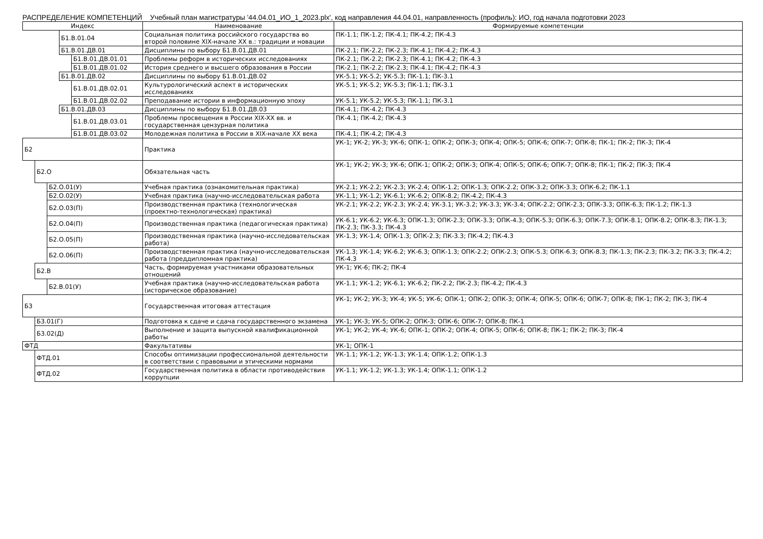РАСПРЕДЕЛЕНИЕ КОМПЕТЕНЦИЙ Учебный план магистратуры '44.04.01_ИО_1_2023.plx', код направления 44.04.01, направленность (профиль): ИО, год начала подготовки 2023
| Индекс | | | | | Наименование | Формируемые компетенции |
| --- | --- | --- | --- | --- | --- | --- |
| | | | Б1.В.01.04 | | Социальная политика российского государства во второй половине XIX-начале XX в.: традиции и новации | ПК-1.1; ПК-1.2; ПК-4.1; ПК-4.2; ПК-4.3 |
| | | | Б1.В.01.ДВ.01 | | Дисциплины по выбору Б1.В.01.ДВ.01 | ПК-2.1; ПК-2.2; ПК-2.3; ПК-4.1; ПК-4.2; ПК-4.3 |
| | | | | Б1.В.01.ДВ.01.01 | Проблемы реформ в исторических исследованиях | ПК-2.1; ПК-2.2; ПК-2.3; ПК-4.1; ПК-4.2; ПК-4.3 |
| | | | | Б1.В.01.ДВ.01.02 | История среднего и высшего образования в России | ПК-2.1; ПК-2.2; ПК-2.3; ПК-4.1; ПК-4.2; ПК-4.3 |
| | | | Б1.В.01.ДВ.02 | | Дисциплины по выбору Б1.В.01.ДВ.02 | УК-5.1; УК-5.2; УК-5.3; ПК-1.1; ПК-3.1 |
| | | | | Б1.В.01.ДВ.02.01 | Культурологический аспект в исторических исследованиях | УК-5.1; УК-5.2; УК-5.3; ПК-1.1; ПК-3.1 |
| | | | | Б1.В.01.ДВ.02.02 | Преподавание истории в информационную эпоху | УК-5.1; УК-5.2; УК-5.3; ПК-1.1; ПК-3.1 |
| | | | Б1.В.01.ДВ.03 | | Дисциплины по выбору Б1.В.01.ДВ.03 | ПК-4.1; ПК-4.2; ПК-4.3 |
| | | | | Б1.В.01.ДВ.03.01 | Проблемы просвещения в России XIX-XX вв. и государственная цензурная политика | ПК-4.1; ПК-4.2; ПК-4.3 |
| | | | | Б1.В.01.ДВ.03.02 | Молодежная политика в России в XIX-начале XX века | ПК-4.1; ПК-4.2; ПК-4.3 |
| Б2 | | | | | Практика | УК-1; УК-2; УК-3; УК-6; ОПК-1; ОПК-2; ОПК-3; ОПК-4; ОПК-5; ОПК-6; ОПК-7; ОПК-8; ПК-1; ПК-2; ПК-3; ПК-4 |
| | Б2.О | | | | Обязательная часть | УК-1; УК-2; УК-3; УК-6; ОПК-1; ОПК-2; ОПК-3; ОПК-4; ОПК-5; ОПК-6; ОПК-7; ОПК-8; ПК-1; ПК-2; ПК-3; ПК-4 |
| | | Б2.О.01(У) | | | Учебная практика (ознакомительная практика) | УК-2.1; УК-2.2; УК-2.3; УК-2.4; ОПК-1.2; ОПК-1.3; ОПК-2.2; ОПК-3.2; ОПК-3.3; ОПК-6.2; ПК-1.1 |
| | | Б2.О.02(У) | | | Учебная практика (научно-исследовательская работа | УК-1.1; УК-1.2; УК-6.1; УК-6.2; ОПК-8.2; ПК-4.2; ПК-4.3 |
| | | Б2.О.03(П) | | | Производственная практика (технологическая (проектно-технологическая) практика) | УК-2.1; УК-2.2; УК-2.3; УК-2.4; УК-3.1; УК-3.2; УК-3.3; УК-3.4; ОПК-2.2; ОПК-2.3; ОПК-3.3; ОПК-6.3; ПК-1.2; ПК-1.3 |
| | | Б2.О.04(П) | | | Производственная практика (педагогическая практика) | УК-6.1; УК-6.2; УК-6.3; ОПК-1.3; ОПК-2.3; ОПК-3.3; ОПК-4.3; ОПК-5.3; ОПК-6.3; ОПК-7.3; ОПК-8.1; ОПК-8.2; ОПК-8.3; ПК-1.3; ПК-2.3; ПК-3.3; ПК-4.3 |
| | | Б2.О.05(П) | | | Производственная практика (научно-исследовательская работа) | УК-1.3; УК-1.4; ОПК-1.3; ОПК-2.3; ПК-3.3; ПК-4.2; ПК-4.3 |
| | | Б2.О.06(П) | | | Производственная практика (научно-исследовательская работа (преддипломная практика) | УК-1.3; УК-1.4; УК-6.2; УК-6.3; ОПК-1.3; ОПК-2.2; ОПК-2.3; ОПК-5.3; ОПК-6.3; ОПК-8.3; ПК-1.3; ПК-2.3; ПК-3.2; ПК-3.3; ПК-4.2; ПК-4.3 |
| | Б2.В | | | | Часть, формируемая участниками образовательных отношений | УК-1; УК-6; ПК-2; ПК-4 |
| | | Б2.В.01(У) | | | Учебная практика (научно-исследовательская работа (историческое образование) | УК-1.1; УК-1.2; УК-6.1; УК-6.2; ПК-2.2; ПК-2.3; ПК-4.2; ПК-4.3 |
| Б3 | | | | | Государственная итоговая аттестация | УК-1; УК-2; УК-3; УК-4; УК-5; УК-6; ОПК-1; ОПК-2; ОПК-3; ОПК-4; ОПК-5; ОПК-6; ОПК-7; ОПК-8; ПК-1; ПК-2; ПК-3; ПК-4 |
| | Б3.01(Г) | | | | Подготовка к сдаче и сдача государственного экзамена | УК-1; УК-3; УК-5; ОПК-2; ОПК-3; ОПК-6; ОПК-7; ОПК-8; ПК-1 |
| | Б3.02(Д) | | | | Выполнение и защита выпускной квалификационной работы | УК-1; УК-2; УК-4; УК-6; ОПК-1; ОПК-2; ОПК-4; ОПК-5; ОПК-6; ОПК-8; ПК-1; ПК-2; ПК-3; ПК-4 |
| ФТД | | | | | Факультативы | УК-1; ОПК-1 |
| | ФТД.01 | | | | Способы оптимизации профессиональной деятельности в соответствии с правовыми и этическими нормами | УК-1.1; УК-1.2; УК-1.3; УК-1.4; ОПК-1.2; ОПК-1.3 |
| | ФТД.02 | | | | Государственная политика в области противодействия коррупции | УК-1.1; УК-1.2; УК-1.3; УК-1.4; ОПК-1.1; ОПК-1.2 |